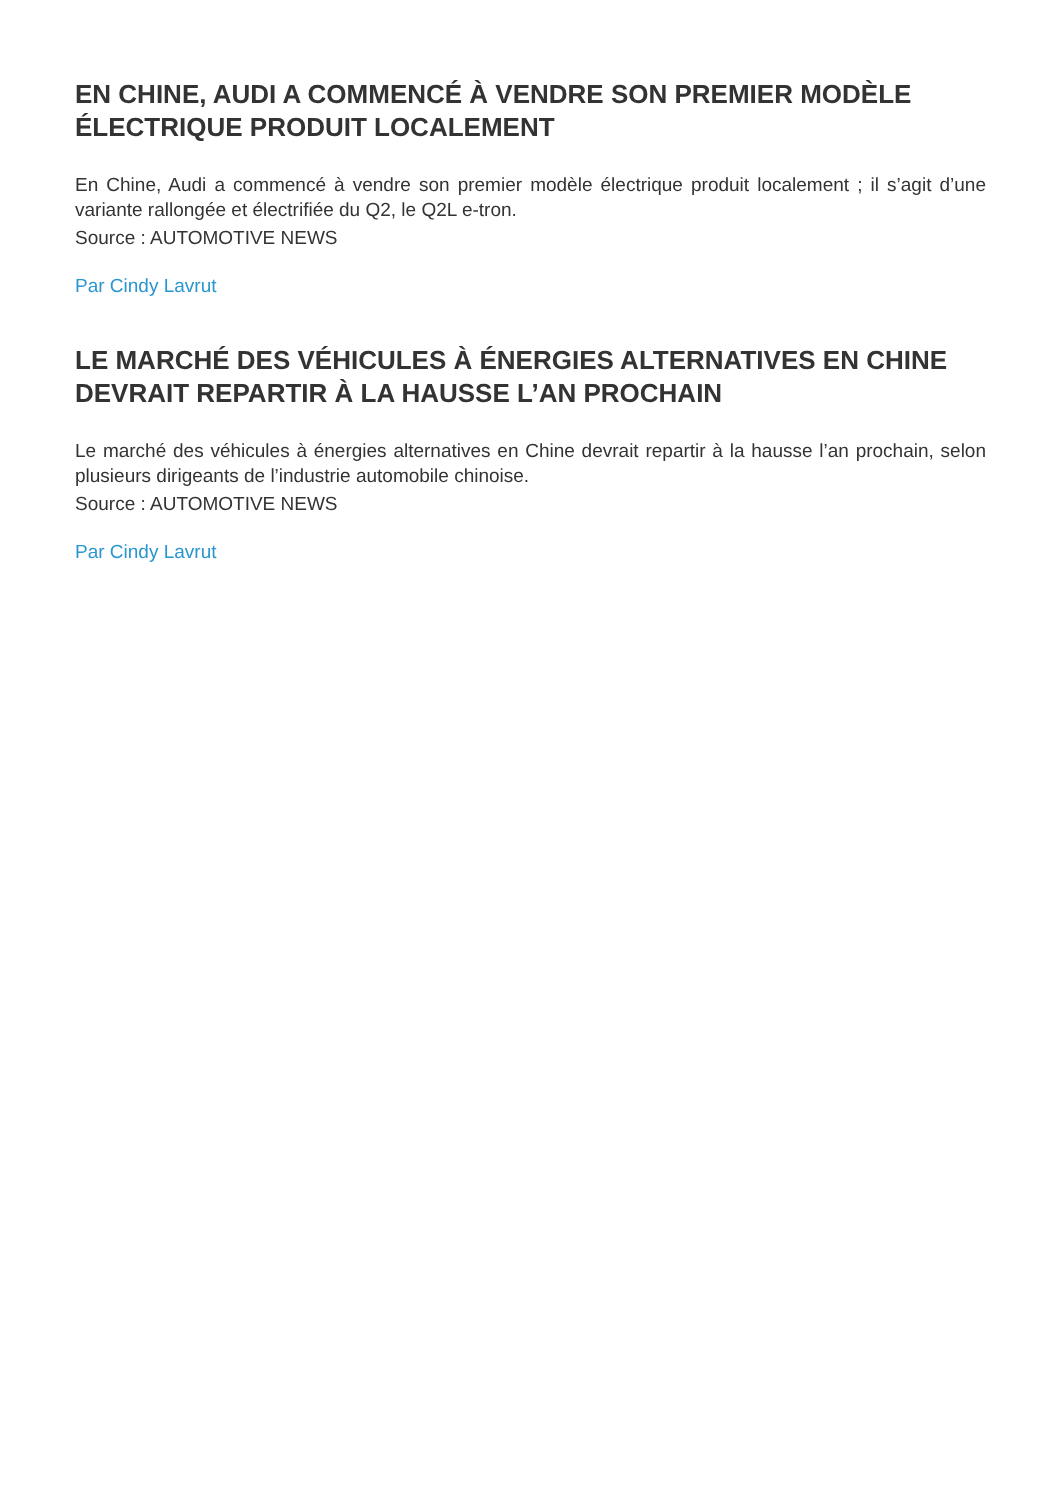EN CHINE, AUDI A COMMENCÉ À VENDRE SON PREMIER MODÈLE ÉLECTRIQUE PRODUIT LOCALEMENT
En Chine, Audi a commencé à vendre son premier modèle électrique produit localement ; il s’agit d’une variante rallongée et électrifiée du Q2, le Q2L e-tron.
Source : AUTOMOTIVE NEWS
Par Cindy Lavrut
LE MARCHÉ DES VÉHICULES À ÉNERGIES ALTERNATIVES EN CHINE DEVRAIT REPARTIR À LA HAUSSE L’AN PROCHAIN
Le marché des véhicules à énergies alternatives en Chine devrait repartir à la hausse l’an prochain, selon plusieurs dirigeants de l’industrie automobile chinoise.
Source : AUTOMOTIVE NEWS
Par Cindy Lavrut